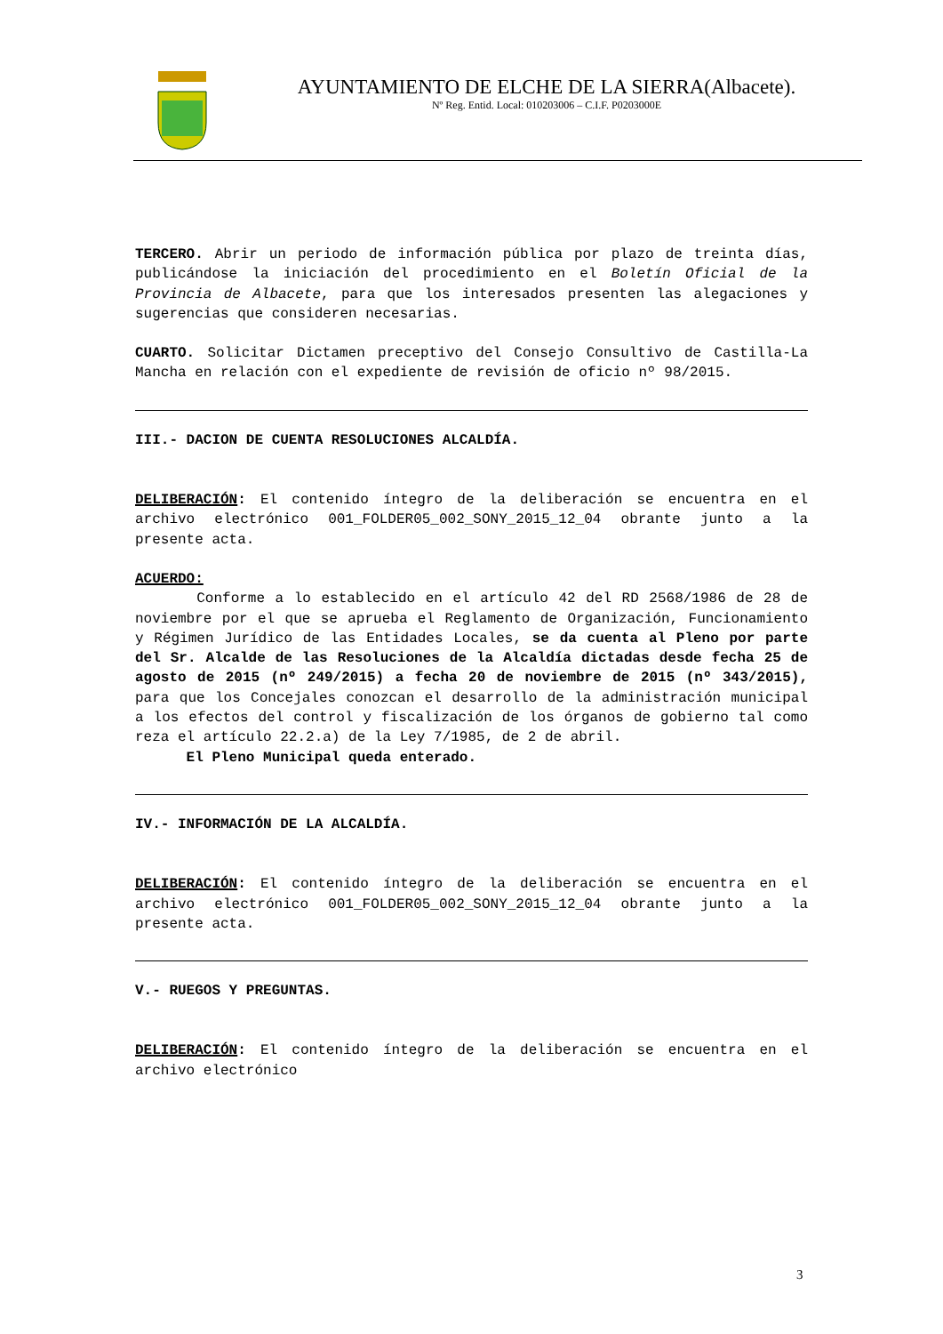AYUNTAMIENTO DE ELCHE DE LA SIERRA(Albacete).
Nº Reg. Entid. Local: 010203006 – C.I.F. P0203000E
TERCERO. Abrir un periodo de información pública por plazo de treinta días, publicándose la iniciación del procedimiento en el Boletín Oficial de la Provincia de Albacete, para que los interesados presenten las alegaciones y sugerencias que consideren necesarias.
CUARTO. Solicitar Dictamen preceptivo del Consejo Consultivo de Castilla-La Mancha en relación con el expediente de revisión de oficio nº 98/2015.
III.- DACION DE CUENTA RESOLUCIONES ALCALDÍA.
DELIBERACIÓN: El contenido íntegro de la deliberación se encuentra en el archivo electrónico 001_FOLDER05_002_SONY_2015_12_04 obrante junto a la presente acta.
ACUERDO:
Conforme a lo establecido en el artículo 42 del RD 2568/1986 de 28 de noviembre por el que se aprueba el Reglamento de Organización, Funcionamiento y Régimen Jurídico de las Entidades Locales, se da cuenta al Pleno por parte del Sr. Alcalde de las Resoluciones de la Alcaldía dictadas desde fecha 25 de agosto de 2015 (nº 249/2015) a fecha 20 de noviembre de 2015 (nº 343/2015), para que los Concejales conozcan el desarrollo de la administración municipal a los efectos del control y fiscalización de los órganos de gobierno tal como reza el artículo 22.2.a) de la Ley 7/1985, de 2 de abril.
El Pleno Municipal queda enterado.
IV.- INFORMACIÓN DE LA ALCALDÍA.
DELIBERACIÓN: El contenido íntegro de la deliberación se encuentra en el archivo electrónico 001_FOLDER05_002_SONY_2015_12_04 obrante junto a la presente acta.
V.- RUEGOS Y PREGUNTAS.
DELIBERACIÓN: El contenido íntegro de la deliberación se encuentra en el archivo electrónico
3